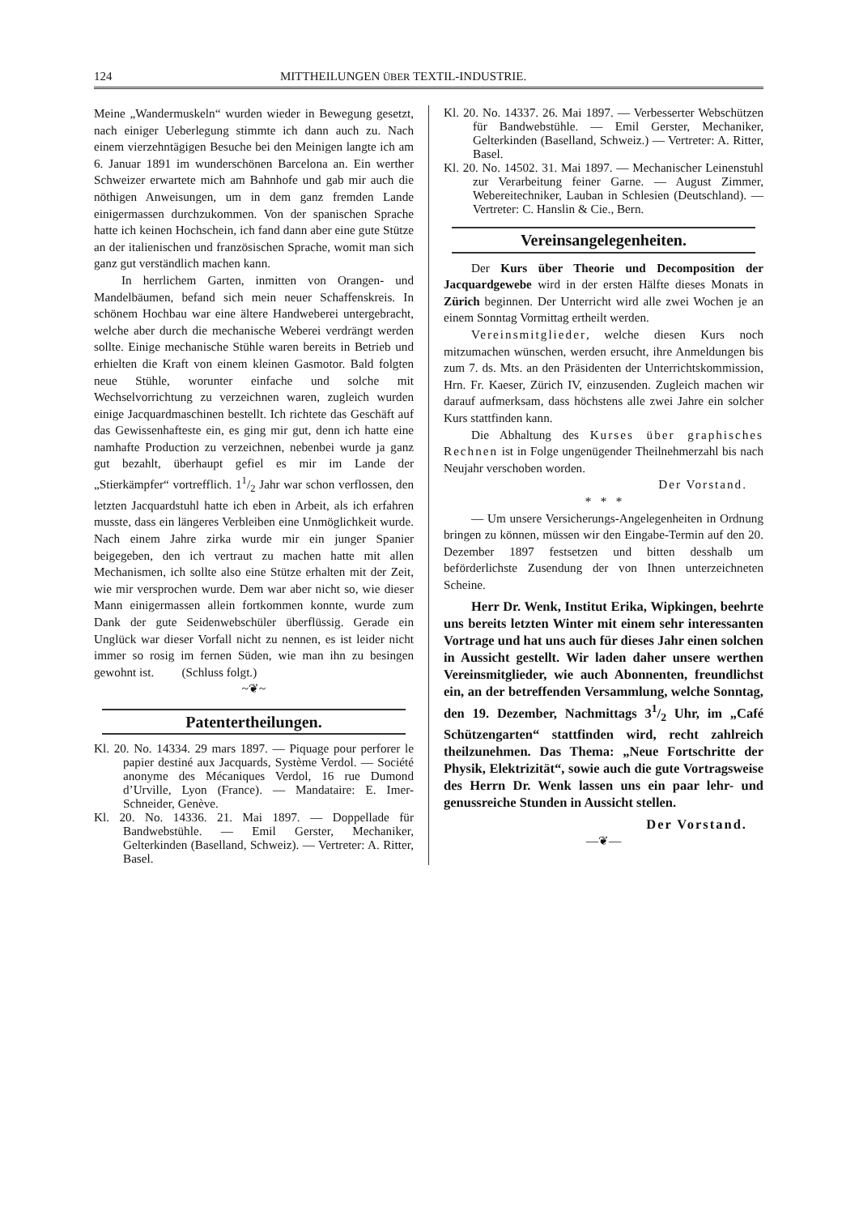124 MITTHEILUNGEN ÜBER TEXTIL-INDUSTRIE.
Meine „Wandermuskeln“ wurden wieder in Bewegung gesetzt, nach einiger Ueberlegung stimmte ich dann auch zu. Nach einem vierzehntägigen Besuche bei den Meinigen langte ich am 6. Januar 1891 im wunderschönen Barcelona an. Ein werther Schweizer erwartete mich am Bahnhofe und gab mir auch die nöthigen Anweisungen, um in dem ganz fremden Lande einigermassen durchzukommen. Von der spanischen Sprache hatte ich keinen Hochschein, ich fand dann aber eine gute Stütze an der italienischen und französischen Sprache, womit man sich ganz gut verständlich machen kann.
In herrlichem Garten, inmitten von Orangen- und Mandelbäumen, befand sich mein neuer Schaffenskreis. In schönem Hochbau war eine ältere Handweberei untergebracht, welche aber durch die mechanische Weberei verdrängt werden sollte. Einige mechanische Stühle waren bereits in Betrieb und erhielten die Kraft von einem kleinen Gasmotor. Bald folgten neue Stühle, worunter einfache und solche mit Wechselvorrichtung zu verzeichnen waren, zugleich wurden einige Jacquardmaschinen bestellt. Ich richtete das Geschäft auf das Gewissenhafteste ein, es ging mir gut, denn ich hatte eine namhafte Production zu verzeichnen, nebenbei wurde ja ganz gut bezahlt, überhaupt gefiel es mir im Lande der „Stierkämpfer“ vortrefflich. 11/2 Jahr war schon verflossen, den letzten Jacquardstuhl hatte ich eben in Arbeit, als ich erfahren musste, dass ein längeres Verbleiben eine Unmöglichkeit wurde. Nach einem Jahre zirka wurde mir ein junger Spanier beigegeben, den ich vertraut zu machen hatte mit allen Mechanismen, ich sollte also eine Stütze erhalten mit der Zeit, wie mir versprochen wurde. Dem war aber nicht so, wie dieser Mann einigermassen allein fortkommen konnte, wurde zum Dank der gute Seidenwebschüler überflüssig. Gerade ein Unglück war dieser Vorfall nicht zu nennen, es ist leider nicht immer so rosig im fernen Süden, wie man ihn zu besingen gewohnt ist. (Schluss folgt.)
~❦~
Patentertheilungen.
Kl. 20. No. 14334. 29 mars 1897. — Piquage pour perforer le papier destiné aux Jacquards, Système Verdol. — Société anonyme des Mécaniques Verdol, 16 rue Dumond d’Urville, Lyon (France). — Mandataire: E. Imer-Schneider, Genève.
Kl. 20. No. 14336. 21. Mai 1897. — Doppellade für Bandwebstühle. — Emil Gerster, Mechaniker, Gelterkinden (Baselland, Schweiz). — Vertreter: A. Ritter, Basel.
Kl. 20. No. 14337. 26. Mai 1897. — Verbesserter Webschützen für Bandwebstühle. — Emil Gerster, Mechaniker, Gelterkinden (Baselland, Schweiz.) — Vertreter: A. Ritter, Basel.
Kl. 20. No. 14502. 31. Mai 1897. — Mechanischer Leinenstuhl zur Verarbeitung feiner Garne. — August Zimmer, Webereitechniker, Lauban in Schlesien (Deutschland). — Vertreter: C. Hanslin & Cie., Bern.
Vereinsangelegenheiten.
Der Kurs über Theorie und Decomposition der Jacquardgewebe wird in der ersten Hälfte dieses Monats in Zürich beginnen. Der Unterricht wird alle zwei Wochen je an einem Sonntag Vormittag ertheilt werden.
Vereinsmitglieder, welche diesen Kurs noch mitzumachen wünschen, werden ersucht, ihre Anmeldungen bis zum 7. ds. Mts. an den Präsidenten der Unterrichtskommission, Hrn. Fr. Kaeser, Zürich IV, einzusenden. Zugleich machen wir darauf aufmerksam, dass höchstens alle zwei Jahre ein solcher Kurs stattfinden kann.
Die Abhaltung des Kurses über graphisches Rechnen ist in Folge ungenügender Theilnehmerzahl bis nach Neujahr verschoben worden.
Der Vorstand.
* * *
— Um unsere Versicherungs-Angelegenheiten in Ordnung bringen zu können, müssen wir den Eingabe-Termin auf den 20. Dezember 1897 festsetzen und bitten desshalb um beförderlichste Zusendung der von Ihnen unterzeichneten Scheine.
Herr Dr. Wenk, Institut Erika, Wipkingen, beehrte uns bereits letzten Winter mit einem sehr interessanten Vortrage und hat uns auch für dieses Jahr einen solchen in Aussicht gestellt. Wir laden daher unsere werthen Vereinsmitglieder, wie auch Abonnenten, freundlichst ein, an der betreffenden Versammlung, welche Sonntag, den 19. Dezember, Nachmittags 31/2 Uhr, im „Café Schützengarten“ stattfinden wird, recht zahlreich theilzunehmen. Das Thema: „Neue Fortschritte der Physik, Elektrizität“, sowie auch die gute Vortragsweise des Herrn Dr. Wenk lassen uns ein paar lehr- und genussreiche Stunden in Aussicht stellen.
Der Vorstand.
—❦—